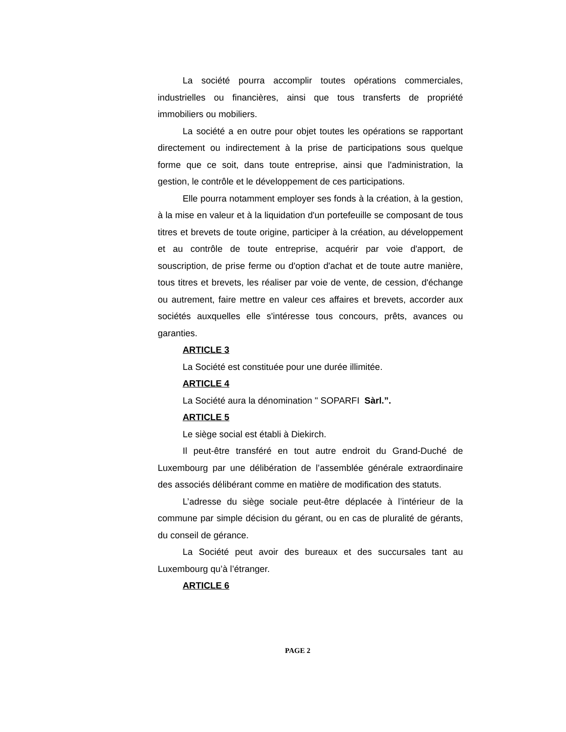La société pourra accomplir toutes opérations commerciales, industrielles ou financières, ainsi que tous transferts de propriété immobiliers ou mobiliers.
La société a en outre pour objet toutes les opérations se rapportant directement ou indirectement à la prise de participations sous quelque forme que ce soit, dans toute entreprise, ainsi que l'administration, la gestion, le contrôle et le développement de ces participations.
Elle pourra notamment employer ses fonds à la création, à la gestion, à la mise en valeur et à la liquidation d'un portefeuille se composant de tous titres et brevets de toute origine, participer à la création, au développement et au contrôle de toute entreprise, acquérir par voie d'apport, de souscription, de prise ferme ou d'option d'achat et de toute autre manière, tous titres et brevets, les réaliser par voie de vente, de cession, d'échange ou autrement, faire mettre en valeur ces affaires et brevets, accorder aux sociétés auxquelles elle s'intéresse tous concours, prêts, avances ou garanties.
ARTICLE 3
La Société est constituée pour une durée illimitée.
ARTICLE 4
La Société aura la dénomination " SOPARFI Sàrl.”.
ARTICLE 5
Le siège social est établi à Diekirch.
Il peut-être transféré en tout autre endroit du Grand-Duché de Luxembourg par une délibération de l’assemblée générale extraordinaire des associés délibérant comme en matière de modification des statuts.
L’adresse du siège sociale peut-être déplacée à l’intérieur de la commune par simple décision du gérant, ou en cas de pluralité de gérants, du conseil de gérance.
La Société peut avoir des bureaux et des succursales tant au Luxembourg qu’à l’étranger.
ARTICLE 6
PAGE 2